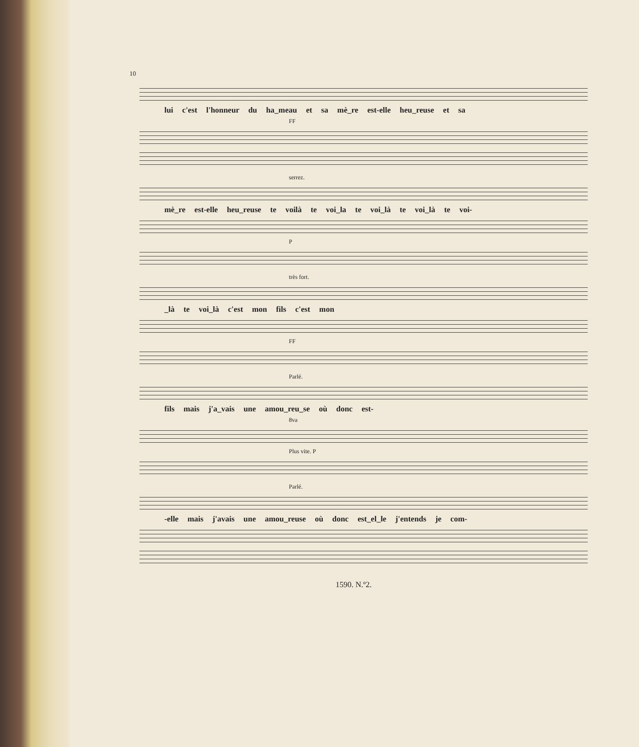10
lui c'est l'honneur du ha_meau et sa mè_re est-elle heu_reuse et sa
FF
serrez.
mè_re est-elle heu_reuse te voilà te voi_la te voi_là te voi_là te voi-
P
très fort.
_là te voi_là c'est mon fils c'est mon
FF
Parlé.
fils mais j'a_vais une amou_reu_se où donc est-
8va
Plus vite. P
Parlé.
-elle mais j'avais une amou_reuse où donc est_el_le j'entends je com-
1590. N.º2.